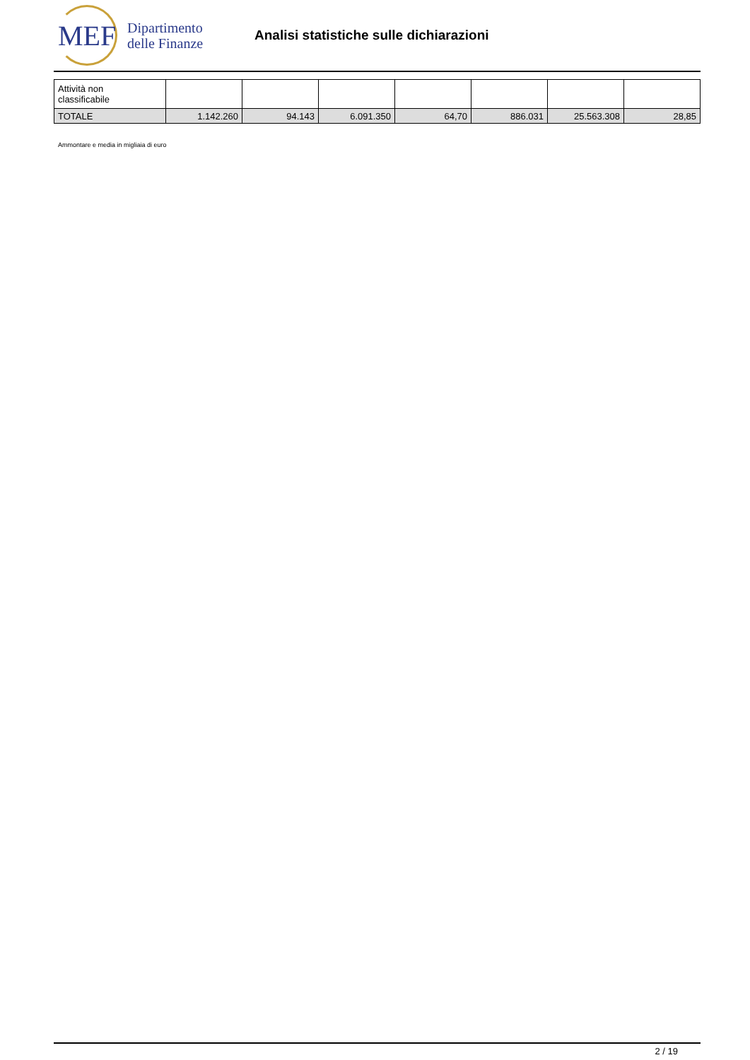MEF
Dipartimento
delle Finanze
Analisi statistiche sulle dichiarazioni
| Attività non classificabile | | | | | | | |
| TOTALE | 1.142.260 | 94.143 | 6.091.350 | 64,70 | 886.031 | 25.563.308 | 28,85 |
Ammontare e media in migliaia di euro
2 / 19